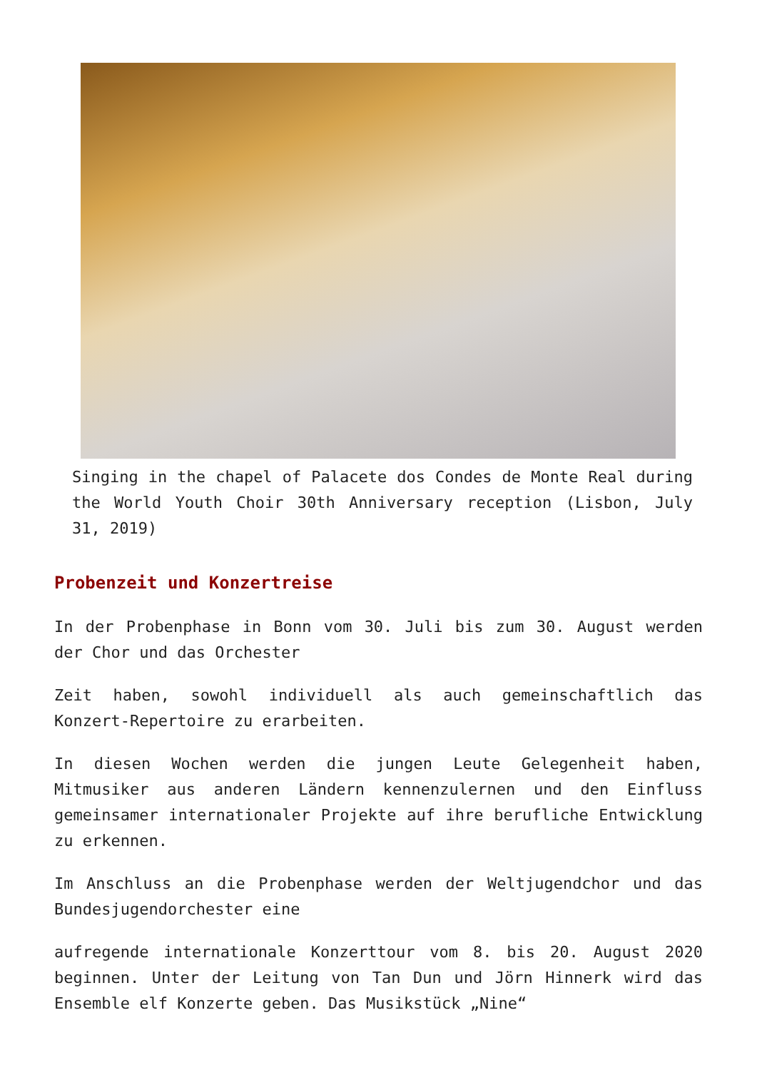Singing in the chapel of Palacete dos Condes de Monte Real during the World Youth Choir 30th Anniversary reception (Lisbon, July 31, 2019)
Probenzeit und Konzertreise
In der Probenphase in Bonn vom 30. Juli bis zum 30. August werden der Chor und das Orchester
Zeit haben, sowohl individuell als auch gemeinschaftlich das Konzert-Repertoire zu erarbeiten.
In diesen Wochen werden die jungen Leute Gelegenheit haben, Mitmusiker aus anderen Ländern kennenzulernen und den Einfluss gemeinsamer internationaler Projekte auf ihre berufliche Entwicklung zu erkennen.
Im Anschluss an die Probenphase werden der Weltjugendchor und das Bundesjugendorchester eine
aufregende internationale Konzerttour vom 8. bis 20. August 2020 beginnen. Unter der Leitung von Tan Dun und Jörn Hinnerk wird das Ensemble elf Konzerte geben. Das Musikstück „Nine“